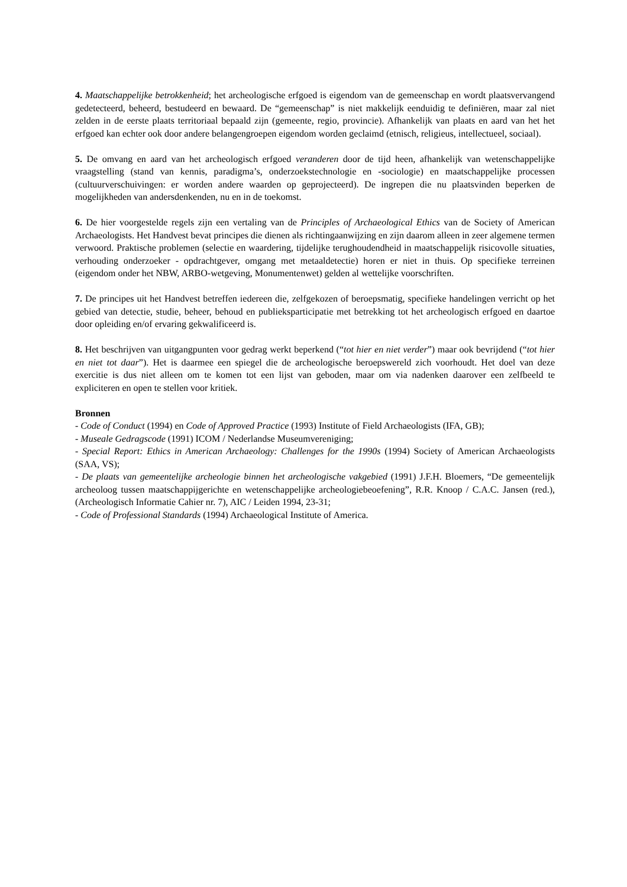4. Maatschappelijke betrokkenheid; het archeologische erfgoed is eigendom van de gemeenschap en wordt plaatsvervangend gedetecteerd, beheerd, bestudeerd en bewaard. De “gemeenschap” is niet makkelijk eenduidig te definiëren, maar zal niet zelden in de eerste plaats territoriaal bepaald zijn (gemeente, regio, provincie). Afhankelijk van plaats en aard van het het erfgoed kan echter ook door andere belangengroepen eigendom worden geclaimd (etnisch, religieus, intellectueel, sociaal).
5. De omvang en aard van het archeologisch erfgoed veranderen door de tijd heen, afhankelijk van wetenschappelijke vraagstelling (stand van kennis, paradigma’s, onderzoekstechnologie en -sociologie) en maatschappelijke processen (cultuurverschuivingen: er worden andere waarden op geprojecteerd). De ingrepen die nu plaatsvinden beperken de mogelijkheden van andersdenkenden, nu en in de toekomst.
6. De hier voorgestelde regels zijn een vertaling van de Principles of Archaeological Ethics van de Society of American Archaeologists. Het Handvest bevat principes die dienen als richtingaanwijzing en zijn daarom alleen in zeer algemene termen verwoord. Praktische problemen (selectie en waardering, tijdelijke terughoudendheid in maatschappelijk risicovolle situaties, verhouding onderzoeker - opdrachtgever, omgang met metaaldetectie) horen er niet in thuis. Op specifieke terreinen (eigendom onder het NBW, ARBO-wetgeving, Monumentenwet) gelden al wettelijke voorschriften.
7. De principes uit het Handvest betreffen iedereen die, zelfgekozen of beroepsmatig, specifieke handelingen verricht op het gebied van detectie, studie, beheer, behoud en publieksparticipatie met betrekking tot het archeologisch erfgoed en daartoe door opleiding en/of ervaring gekwalificeerd is.
8. Het beschrijven van uitgangpunten voor gedrag werkt beperkend (“tot hier en niet verder”) maar ook bevrijdend (“tot hier en niet tot daar”). Het is daarmee een spiegel die de archeologische beroepswereld zich voorhoudt. Het doel van deze exercitie is dus niet alleen om te komen tot een lijst van geboden, maar om via nadenken daarover een zelfbeeld te expliciteren en open te stellen voor kritiek.
Bronnen
- Code of Conduct (1994) en Code of Approved Practice (1993) Institute of Field Archaeologists (IFA, GB);
- Museale Gedragscode (1991) ICOM / Nederlandse Museumvereniging;
- Special Report: Ethics in American Archaeology: Challenges for the 1990s (1994) Society of American Archaeologists (SAA, VS);
- De plaats van gemeentelijke archeologie binnen het archeologische vakgebied (1991) J.F.H. Bloemers, “De gemeentelijk archeoloog tussen maatschappijgerichte en wetenschappelijke archeologiebeoefening”, R.R. Knoop / C.A.C. Jansen (red.), (Archeologisch Informatie Cahier nr. 7), AIC / Leiden 1994, 23-31;
- Code of Professional Standards (1994) Archaeological Institute of America.